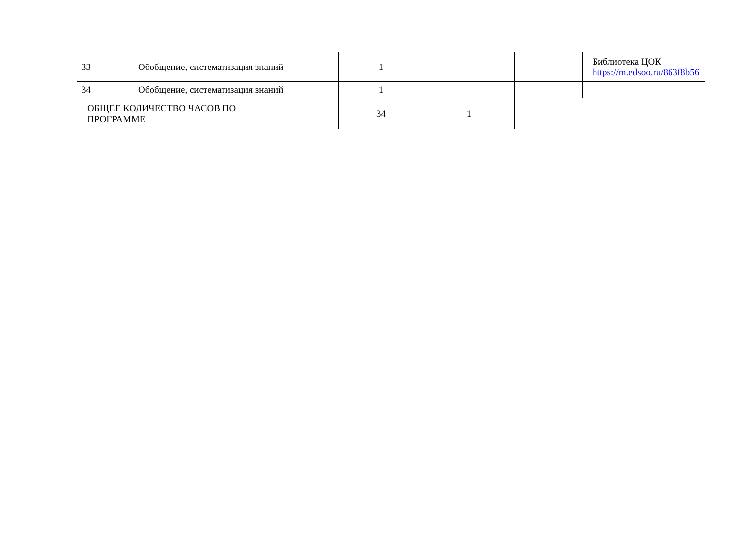| 33 | Обобщение, систематизация знаний | 1 | | | Библиотека ЦОК https://m.edsoo.ru/863f8b56 |
| 34 | Обобщение, систематизация знаний | 1 | | | |
| ОБЩЕЕ КОЛИЧЕСТВО ЧАСОВ ПО ПРОГРАММЕ | | 34 | 1 | | |